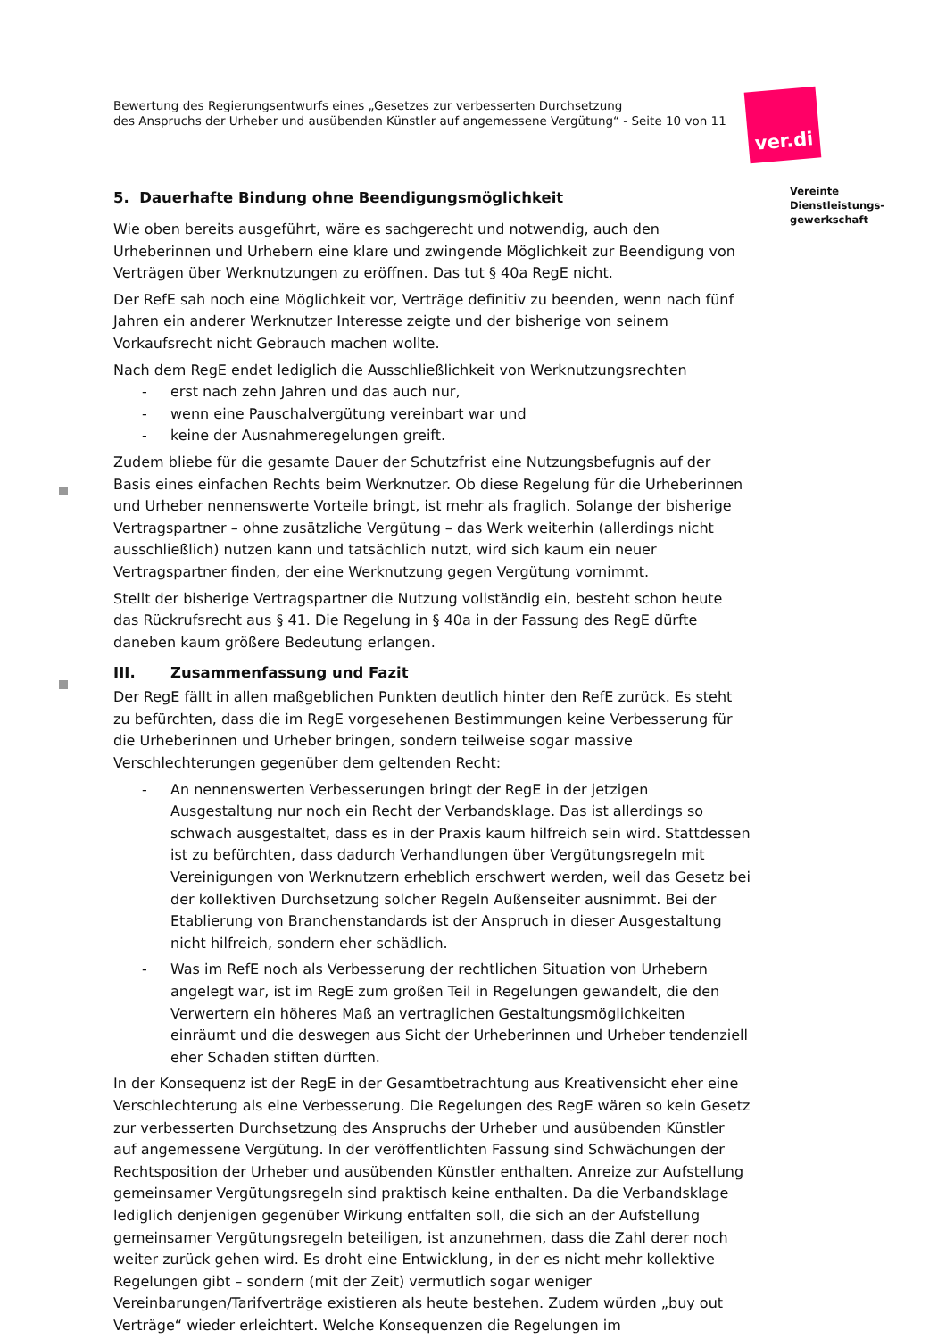Bewertung des Regierungsentwurfs eines „Gesetzes zur verbesserten Durchsetzung
des Anspruchs der Urheber und ausübenden Künstler auf angemessene Vergütung“ - Seite 10 von 11
5. Dauerhafte Bindung ohne Beendigungsmöglichkeit
Wie oben bereits ausgeführt, wäre es sachgerecht und notwendig, auch den Urheberinnen und Urhebern eine klare und zwingende Möglichkeit zur Beendigung von Verträgen über Werknutzungen zu eröffnen. Das tut § 40a RegE nicht.
Der RefE sah noch eine Möglichkeit vor, Verträge definitiv zu beenden, wenn nach fünf Jahren ein anderer Werknutzer Interesse zeigte und der bisherige von seinem Vorkaufsrecht nicht Gebrauch machen wollte.
Nach dem RegE endet lediglich die Ausschließlichkeit von Werknutzungsrechten
- erst nach zehn Jahren und das auch nur,
- wenn eine Pauschalvergütung vereinbart war und
- keine der Ausnahmeregelungen greift.
Zudem bliebe für die gesamte Dauer der Schutzfrist eine Nutzungsbefugnis auf der Basis eines einfachen Rechts beim Werknutzer. Ob diese Regelung für die Urheberinnen und Urheber nennenswerte Vorteile bringt, ist mehr als fraglich. Solange der bisherige Vertragspartner – ohne zusätzliche Vergütung – das Werk weiterhin (allerdings nicht ausschließlich) nutzen kann und tatsächlich nutzt, wird sich kaum ein neuer Vertragspartner finden, der eine Werknutzung gegen Vergütung vornimmt.
Stellt der bisherige Vertragspartner die Nutzung vollständig ein, besteht schon heute das Rückrufsrecht aus § 41. Die Regelung in § 40a in der Fassung des RegE dürfte daneben kaum größere Bedeutung erlangen.
III. Zusammenfassung und Fazit
Der RegE fällt in allen maßgeblichen Punkten deutlich hinter den RefE zurück. Es steht zu befürchten, dass die im RegE vorgesehenen Bestimmungen keine Verbesserung für die Urheberinnen und Urheber bringen, sondern teilweise sogar massive Verschlechterungen gegenüber dem geltenden Recht:
- An nennenswerten Verbesserungen bringt der RegE in der jetzigen Ausgestaltung nur noch ein Recht der Verbandsklage. Das ist allerdings so schwach ausgestaltet, dass es in der Praxis kaum hilfreich sein wird. Stattdessen ist zu befürchten, dass dadurch Verhandlungen über Vergütungsregeln mit Vereinigungen von Werknutzern erheblich erschwert werden, weil das Gesetz bei der kollektiven Durchsetzung solcher Regeln Außenseiter ausnimmt. Bei der Etablierung von Branchenstandards ist der Anspruch in dieser Ausgestaltung nicht hilfreich, sondern eher schädlich.
- Was im RefE noch als Verbesserung der rechtlichen Situation von Urhebern angelegt war, ist im RegE zum großen Teil in Regelungen gewandelt, die den Verwertern ein höheres Maß an vertraglichen Gestaltungsmöglichkeiten einräumt und die deswegen aus Sicht der Urheberinnen und Urheber tendenziell eher Schaden stiften dürften.
In der Konsequenz ist der RegE in der Gesamtbetrachtung aus Kreativensicht eher eine Verschlechterung als eine Verbesserung. Die Regelungen des RegE wären so kein Gesetz zur verbesserten Durchsetzung des Anspruchs der Urheber und ausübenden Künstler auf angemessene Vergütung. In der veröffentlichten Fassung sind Schwächungen der Rechtsposition der Urheber und ausübenden Künstler enthalten. Anreize zur Aufstellung gemeinsamer Vergütungsregeln sind praktisch keine enthalten. Da die Verbandsklage lediglich denjenigen gegenüber Wirkung entfalten soll, die sich an der Aufstellung gemeinsamer Vergütungsregeln beteiligen, ist anzunehmen, dass die Zahl derer noch weiter zurück gehen wird. Es droht eine Entwicklung, in der es nicht mehr kollektive Regelungen gibt – sondern (mit der Zeit) vermutlich sogar weniger Vereinbarungen/Tarifverträge existieren als heute bestehen. Zudem würden „buy out Verträge“ wieder erleichtert. Welche Konsequenzen die Regelungen im
ver.di
Vereinte
Dienstleistungs-
gewerkschaft